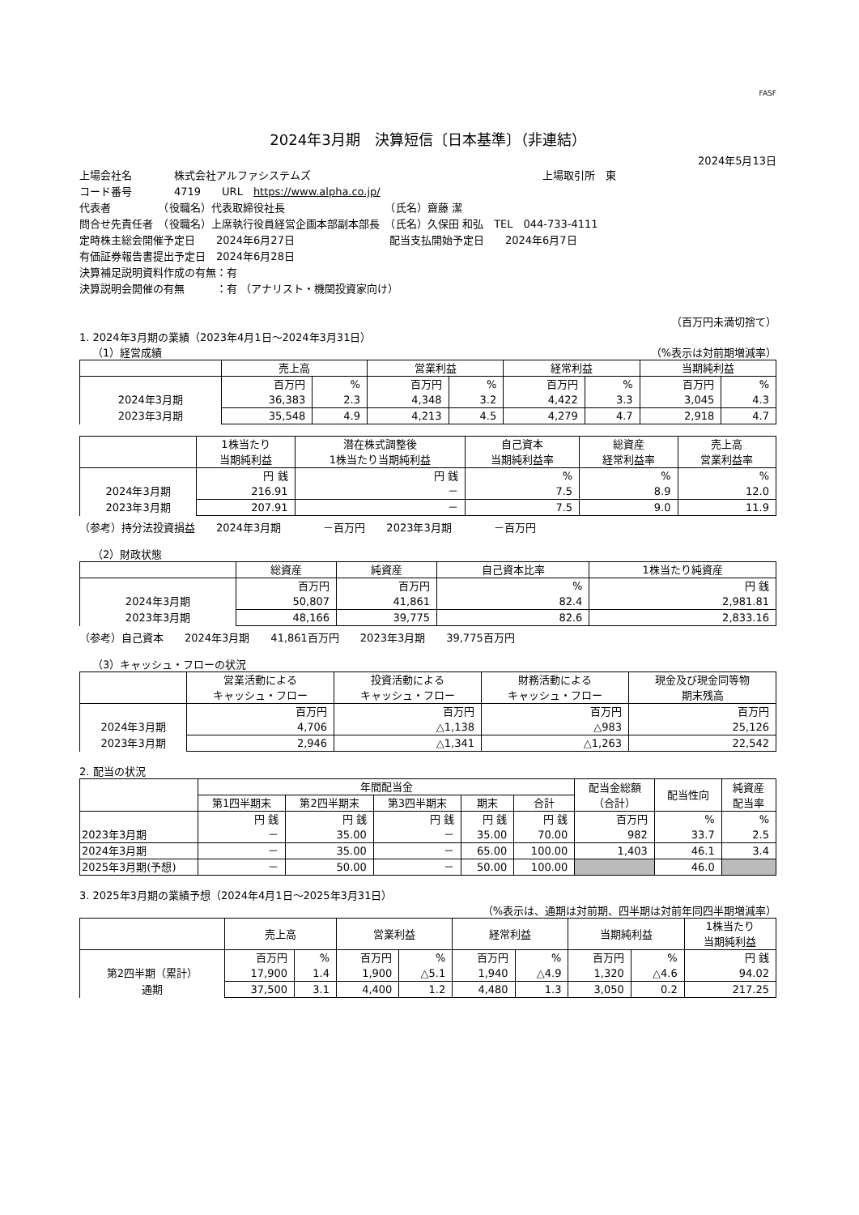FASF
2024年3月期　決算短信〔日本基準〕（非連結）
2024年5月13日
上場会社名　　　　株式会社アルファシステムズ　　　　　　　　　　　　　　　　　　　　　　上場取引所　東
コード番号　　　　4719　　URL　https://www.alpha.co.jp/
代表者　　　　　（役職名）代表取締役社長　　　　　　　　　　（氏名）齋藤 潔
問合せ先責任者　（役職名）上席執行役員経営企画本部副本部長　（氏名）久保田 和弘　TEL　044-733-4111
定時株主総会開催予定日　　2024年6月27日　　　　　　　　　配当支払開始予定日　　2024年6月7日
有価証券報告書提出予定日　2024年6月28日
決算補足説明資料作成の有無：有
決算説明会開催の有無　　　：有 （アナリスト・機関投資家向け）
（百万円未満切捨て）
1. 2024年3月期の業績（2023年4月1日～2024年3月31日）
（1）経営成績 （%表示は対前期増減率）
| | 売上高 | | 営業利益 | | 経常利益 | | 当期純利益 | |
| --- | --- | --- | --- | --- | --- | --- | --- | --- |
| | 百万円 | % | 百万円 | % | 百万円 | % | 百万円 | % |
| 2024年3月期 | 36,383 | 2.3 | 4,348 | 3.2 | 4,422 | 3.3 | 3,045 | 4.3 |
| 2023年3月期 | 35,548 | 4.9 | 4,213 | 4.5 | 4,279 | 4.7 | 2,918 | 4.7 |
| | 1株当たり 当期純利益 | 潜在株式調整後 1株当たり当期純利益 | 自己資本 当期純利益率 | 総資産 経常利益率 | 売上高 営業利益率 |
| --- | --- | --- | --- | --- | --- |
| | 円 銭 | 円 銭 | % | % | % |
| 2024年3月期 | 216.91 | － | 7.5 | 8.9 | 12.0 |
| 2023年3月期 | 207.91 | － | 7.5 | 9.0 | 11.9 |
（参考）持分法投資損益　　2024年3月期　　　　－百万円　　2023年3月期　　　　－百万円
（2）財政状態
| | 総資産 | 純資産 | 自己資本比率 | 1株当たり純資産 |
| --- | --- | --- | --- | --- |
| | 百万円 | 百万円 | % | 円 銭 |
| 2024年3月期 | 50,807 | 41,861 | 82.4 | 2,981.81 |
| 2023年3月期 | 48,166 | 39,775 | 82.6 | 2,833.16 |
（参考）自己資本　　2024年3月期　　41,861百万円　　2023年3月期　　39,775百万円
（3）キャッシュ・フローの状況
| | 営業活動による キャッシュ・フロー | 投資活動による キャッシュ・フロー | 財務活動による キャッシュ・フロー | 現金及び現金同等物 期末残高 |
| --- | --- | --- | --- | --- |
| | 百万円 | 百万円 | 百万円 | 百万円 |
| 2024年3月期 | 4,706 | △1,138 | △983 | 25,126 |
| 2023年3月期 | 2,946 | △1,341 | △1,263 | 22,542 |
2. 配当の状況
| | 年間配当金 | | | | | 配当金総額 （合計） | 配当性向 | 純資産 配当率 |
| --- | --- | --- | --- | --- | --- | --- | --- | --- |
| | 第1四半期末 | 第2四半期末 | 第3四半期末 | 期末 | 合計 | | | |
| | 円 銭 | 円 銭 | 円 銭 | 円 銭 | 円 銭 | 百万円 | % | % |
| 2023年3月期 | － | 35.00 | － | 35.00 | 70.00 | 982 | 33.7 | 2.5 |
| 2024年3月期 | － | 35.00 | － | 65.00 | 100.00 | 1,403 | 46.1 | 3.4 |
| 2025年3月期(予想) | － | 50.00 | － | 50.00 | 100.00 | | 46.0 | |
3. 2025年3月期の業績予想（2024年4月1日～2025年3月31日）
（%表示は、通期は対前期、四半期は対前年同四半期増減率）
| | 売上高 | | 営業利益 | | 経常利益 | | 当期純利益 | | 1株当たり 当期純利益 |
| --- | --- | --- | --- | --- | --- | --- | --- | --- | --- |
| | 百万円 | % | 百万円 | % | 百万円 | % | 百万円 | % | 円 銭 |
| 第2四半期（累計） | 17,900 | 1.4 | 1,900 | △5.1 | 1,940 | △4.9 | 1,320 | △4.6 | 94.02 |
| 通期 | 37,500 | 3.1 | 4,400 | 1.2 | 4,480 | 1.3 | 3,050 | 0.2 | 217.25 |